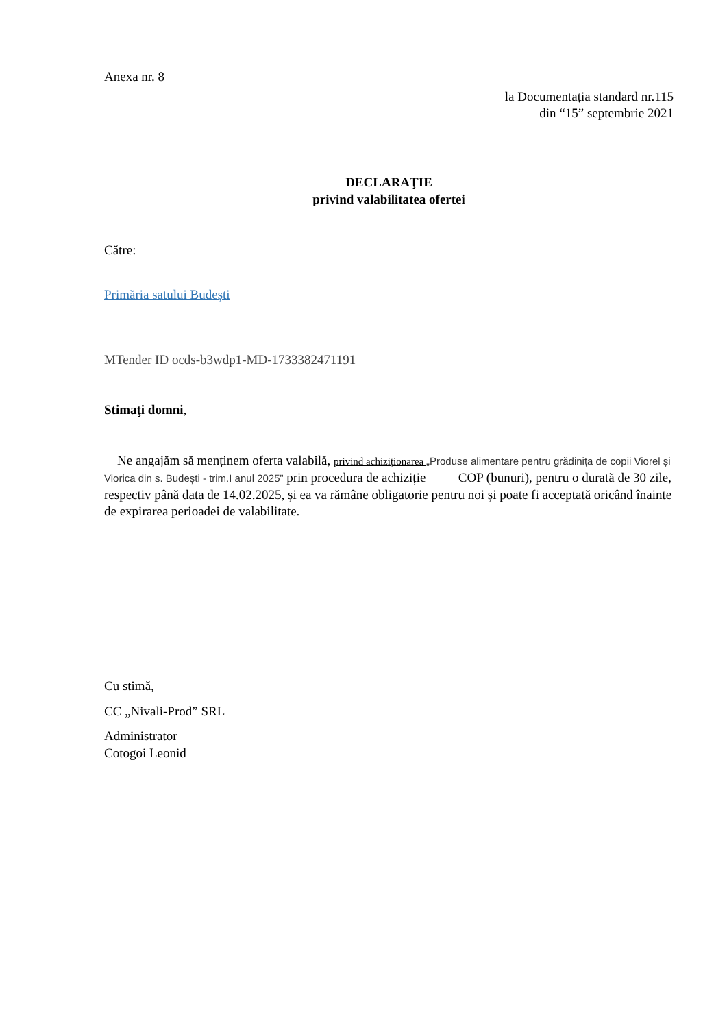Anexa nr. 8
la Documentația standard nr.115
din “15” septembrie 2021
DECLARAŢIE
privind valabilitatea ofertei
Către:
Primăria satului Budești
MTender ID ocds-b3wdp1-MD-1733382471191
Stimaţi domni,
Ne angajăm să menținem oferta valabilă, privind achiziționarea „Produse alimentare pentru grădinița de copii Viorel și Viorica din s. Budești - trim.I anul 2025” prin procedura de achiziție COP (bunuri), pentru o durată de 30 zile, respectiv până data de 14.02.2025, și ea va rămâne obligatorie pentru noi și poate fi acceptată oricând înainte de expirarea perioadei de valabilitate.
Cu stimă,
CC „Nivali-Prod” SRL
Administrator
Cotogoi Leonid